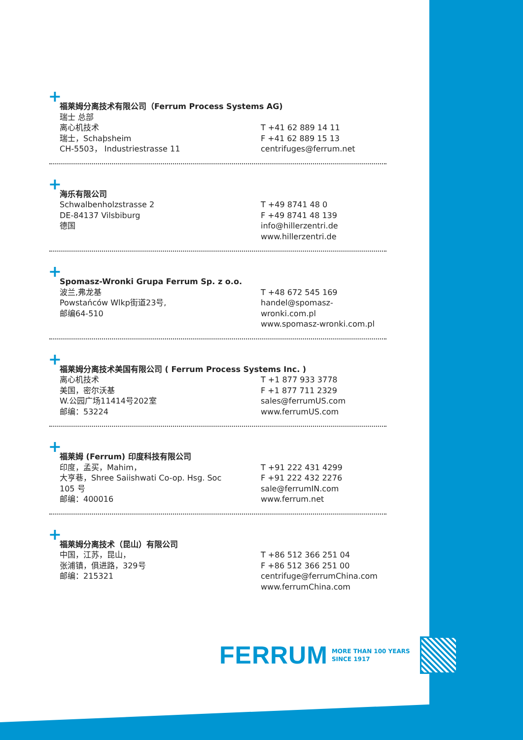+
福莱姆分离技术有限公司（Ferrum Process Systems AG)
瑞士 总部
离心机技术
瑞士，Schaþsheim
CH-5503， Industriestrasse 11
T +41 62 889 14 11
F +41 62 889 15 13
centrifuges@ferrum.net
+
海乐有限公司
Schwalbenholzstrasse 2
DE-84137 Vilsbiburg
德国
T +49 8741 48 0
F +49 8741 48 139
info@hillerzentri.de
www.hillerzentri.de
+
Spomasz-Wronki Grupa Ferrum Sp. z o.o.
波兰,弗龙基
Powstańców Wlkp街道23号,
邮编64-510
T +48 672 545 169
handel@spomasz-wronki.com.pl
www.spomasz-wronki.com.pl
+
福莱姆分离技术美国有限公司 ( Ferrum Process Systems Inc. )
离心机技术
美国，密尔沃基
W.公园广场11414号202室
邮编：53224
T +1 877 933 3778
F +1 877 711 2329
sales@ferrumUS.com
www.ferrumUS.com
+
福莱姆 (Ferrum) 印度科技有限公司
印度，孟买，Mahim，
大亨巷，Shree Saiishwati Co-op. Hsg. Soc
105 号
邮编：400016
T +91 222 431 4299
F +91 222 432 2276
sale@ferrumIN.com
www.ferrum.net
+
福莱姆分离技术（昆山）有限公司
中国，江苏，昆山，
张浦镇，俱进路，329号
邮编：215321
T +86 512 366 251 04
F +86 512 366 251 00
centrifuge@ferrumChina.com
www.ferrumChina.com
FERRUM
MORE THAN 100 YEARS
SINCE 1917